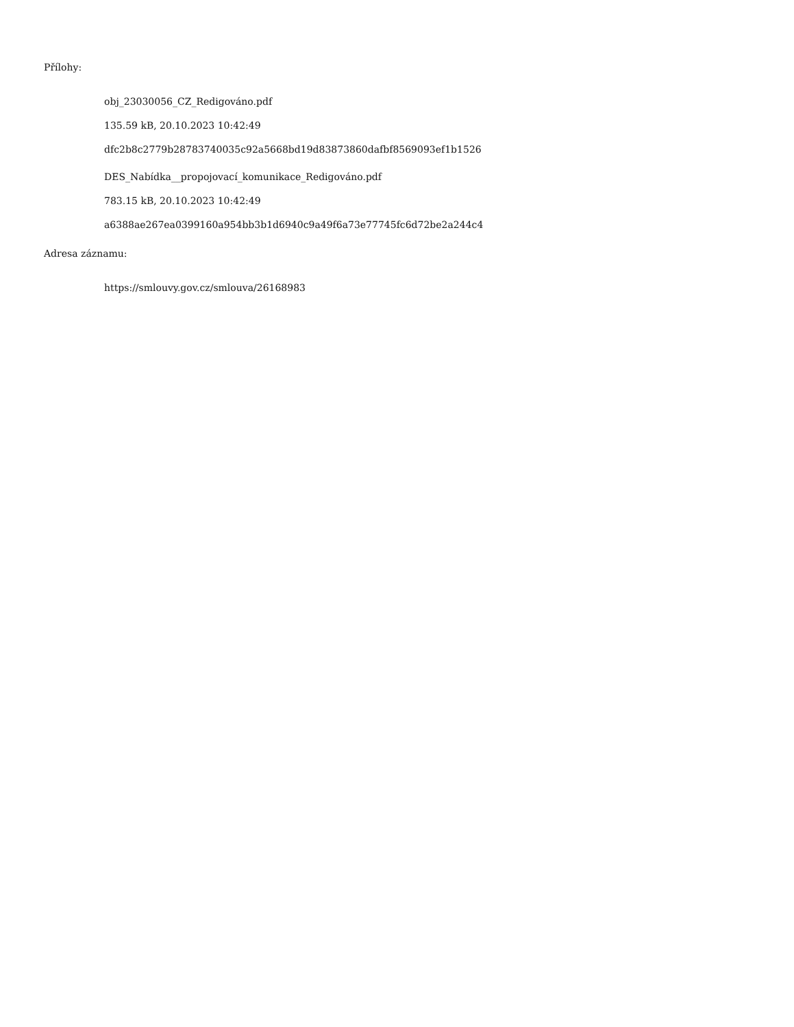Přílohy:
obj_23030056_CZ_Redigováno.pdf
135.59 kB, 20.10.2023 10:42:49
dfc2b8c2779b28783740035c92a5668bd19d83873860dafbf8569093ef1b1526
DES_Nabídka__propojovací_komunikace_Redigováno.pdf
783.15 kB, 20.10.2023 10:42:49
a6388ae267ea0399160a954bb3b1d6940c9a49f6a73e77745fc6d72be2a244c4
Adresa záznamu:
https://smlouvy.gov.cz/smlouva/26168983